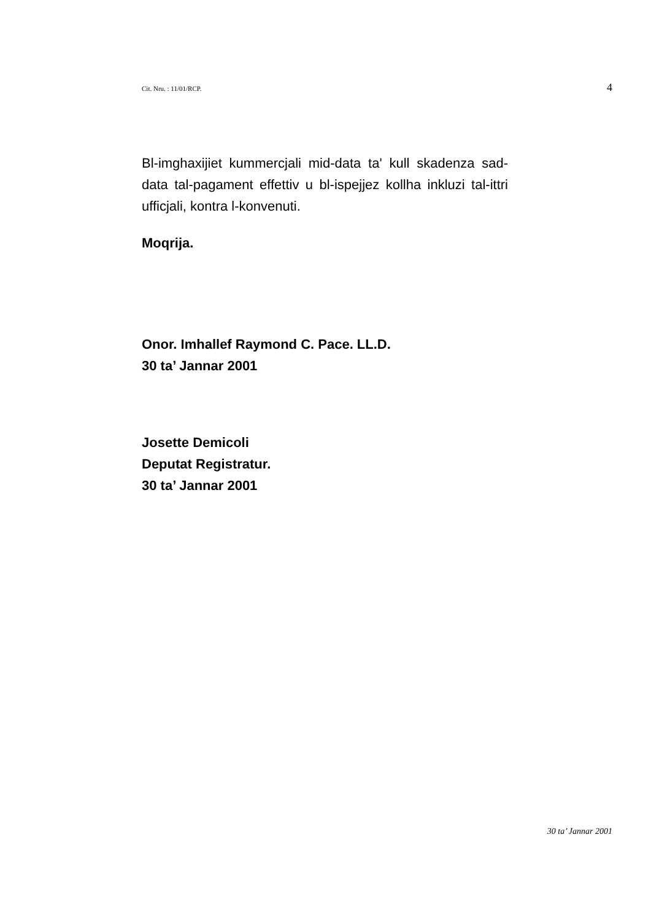Cit. Nru. : 11/01/RCP. 4
Bl-imghaxijiet kummercjali mid-data ta' kull skadenza sad-data tal-pagament effettiv u bl-ispejjez kollha inkluzi tal-ittri ufficjali, kontra l-konvenuti.
Moqrija.
Onor. Imhallef Raymond C. Pace. LL.D.
30 ta’ Jannar 2001
Josette Demicoli
Deputat Registratur.
30 ta’ Jannar 2001
30 ta’ Jannar 2001